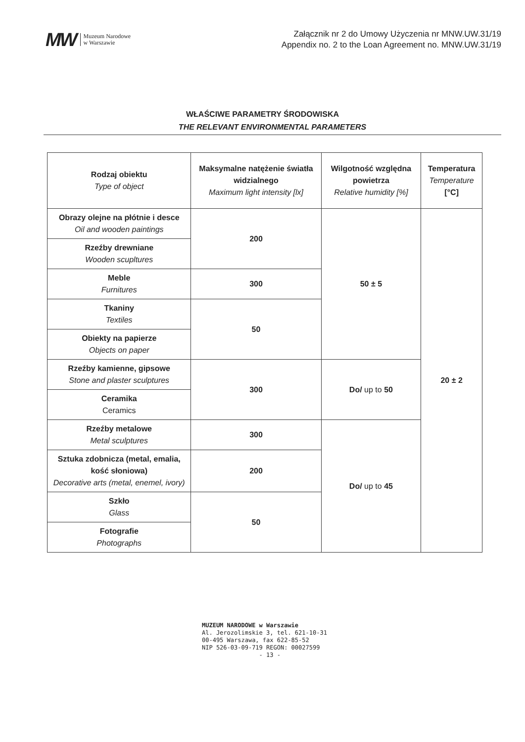MW Muzeum Narodowe
w Warszawie
Załącznik nr 2 do Umowy Użyczenia nr MNW.UW.31/19
Appendix no. 2 to the Loan Agreement no. MNW.UW.31/19
WŁAŚCIWE PARAMETRY ŚRODOWISKA
THE RELEVANT ENVIRONMENTAL PARAMETERS
| Rodzaj obiektu Type of object | Maksymalne natężenie światła widzialnego Maximum light intensity [lx] | Wilgotność względna powietrza Relative humidity [%] | Temperatura Temperature [°C] |
| --- | --- | --- | --- |
| Obrazy olejne na płótnie i desce Oil and wooden paintings | 200 | 50 ± 5 | 20 ± 2 |
| Rzeźby drewniane Wooden scupltures | | | |
| Meble Furnitures | 300 | | |
| Tkaniny Textiles | 50 | | |
| Obiekty na papierze Objects on paper | | | |
| Rzeźby kamienne, gipsowe Stone and plaster sculptures | 300 | Do/ up to 50 | |
| Ceramika Ceramics | | | |
| Rzeźby metalowe Metal sculptures | 300 | Do/ up to 45 | |
| Sztuka zdobnicza (metal, emalia, kość słoniowa) Decorative arts (metal, enemel, ivory) | 200 | | |
| Szkło Glass | 50 | | |
| Fotografie Photographs | | | |
MUZEUM NARODOWE w Warszawie
Al. Jerozolimskie 3, tel. 621-10-31
00-495 Warszawa, fax 622-85-52
NIP 526-03-09-719 REGON: 00027599
- 13 -